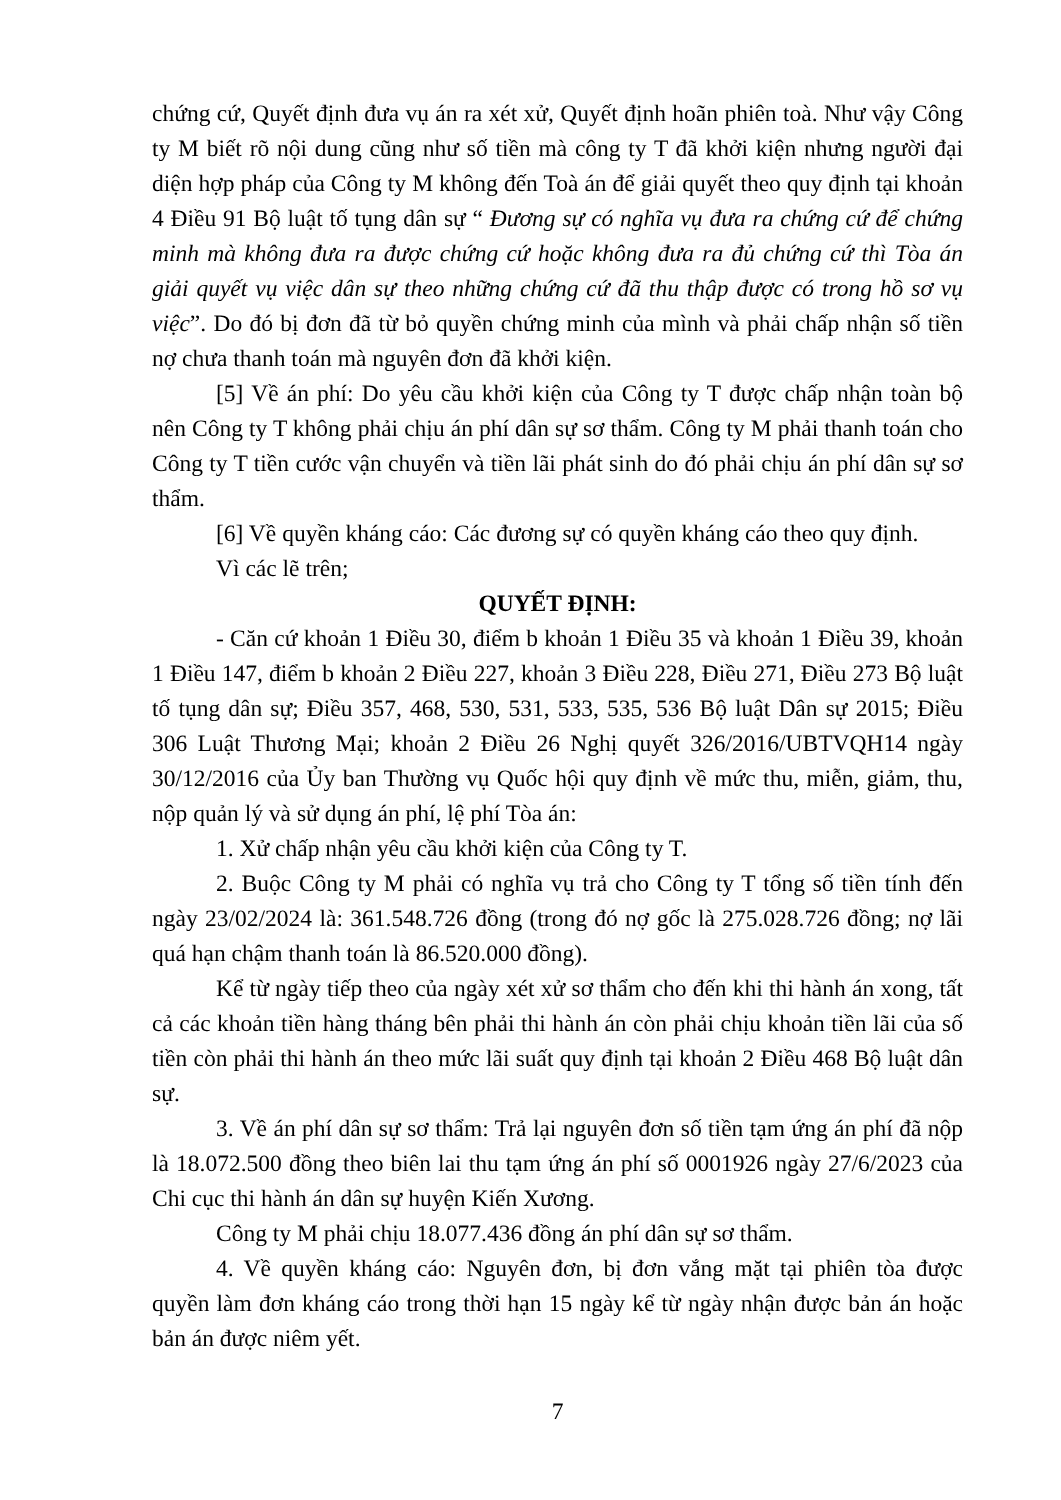chứng cứ, Quyết định đưa vụ án ra xét xử, Quyết định hoãn phiên toà. Như vậy Công ty M biết rõ nội dung cũng như số tiền mà công ty T đã khởi kiện nhưng người đại diện hợp pháp của Công ty M không đến Toà án để giải quyết theo quy định tại khoản 4 Điều 91 Bộ luật tố tụng dân sự “ Đương sự có nghĩa vụ đưa ra chứng cứ để chứng minh mà không đưa ra được chứng cứ hoặc không đưa ra đủ chứng cứ thì Tòa án giải quyết vụ việc dân sự theo những chứng cứ đã thu thập được có trong hồ sơ vụ việc”. Do đó bị đơn đã từ bỏ quyền chứng minh của mình và phải chấp nhận số tiền nợ chưa thanh toán mà nguyên đơn đã khởi kiện.
[5] Về án phí: Do yêu cầu khởi kiện của Công ty T được chấp nhận toàn bộ nên Công ty T không phải chịu án phí dân sự sơ thẩm. Công ty M phải thanh toán cho Công ty T tiền cước vận chuyển và tiền lãi phát sinh do đó phải chịu án phí dân sự sơ thẩm.
[6] Về quyền kháng cáo: Các đương sự có quyền kháng cáo theo quy định.
Vì các lẽ trên;
QUYẾT ĐỊNH:
- Căn cứ khoản 1 Điều 30, điểm b khoản 1 Điều 35 và khoản 1 Điều 39, khoản 1 Điều 147, điểm b khoản 2 Điều 227, khoản 3 Điều 228, Điều 271, Điều 273 Bộ luật tố tụng dân sự; Điều 357, 468, 530, 531, 533, 535, 536 Bộ luật Dân sự 2015; Điều 306 Luật Thương Mại; khoản 2 Điều 26 Nghị quyết 326/2016/UBTVQH14 ngày 30/12/2016 của Ủy ban Thường vụ Quốc hội quy định về mức thu, miễn, giảm, thu, nộp quản lý và sử dụng án phí, lệ phí Tòa án:
1. Xử chấp nhận yêu cầu khởi kiện của Công ty T.
2. Buộc Công ty M phải có nghĩa vụ trả cho Công ty T tổng số tiền tính đến ngày 23/02/2024 là: 361.548.726 đồng (trong đó nợ gốc là 275.028.726 đồng; nợ lãi quá hạn chậm thanh toán là 86.520.000 đồng).
Kể từ ngày tiếp theo của ngày xét xử sơ thẩm cho đến khi thi hành án xong, tất cả các khoản tiền hàng tháng bên phải thi hành án còn phải chịu khoản tiền lãi của số tiền còn phải thi hành án theo mức lãi suất quy định tại khoản 2 Điều 468 Bộ luật dân sự.
3. Về án phí dân sự sơ thẩm: Trả lại nguyên đơn số tiền tạm ứng án phí đã nộp là 18.072.500 đồng theo biên lai thu tạm ứng án phí số 0001926 ngày 27/6/2023 của Chi cục thi hành án dân sự huyện Kiến Xương.
Công ty M phải chịu 18.077.436 đồng án phí dân sự sơ thẩm.
4. Về quyền kháng cáo: Nguyên đơn, bị đơn vắng mặt tại phiên tòa được quyền làm đơn kháng cáo trong thời hạn 15 ngày kể từ ngày nhận được bản án hoặc bản án được niêm yết.
7